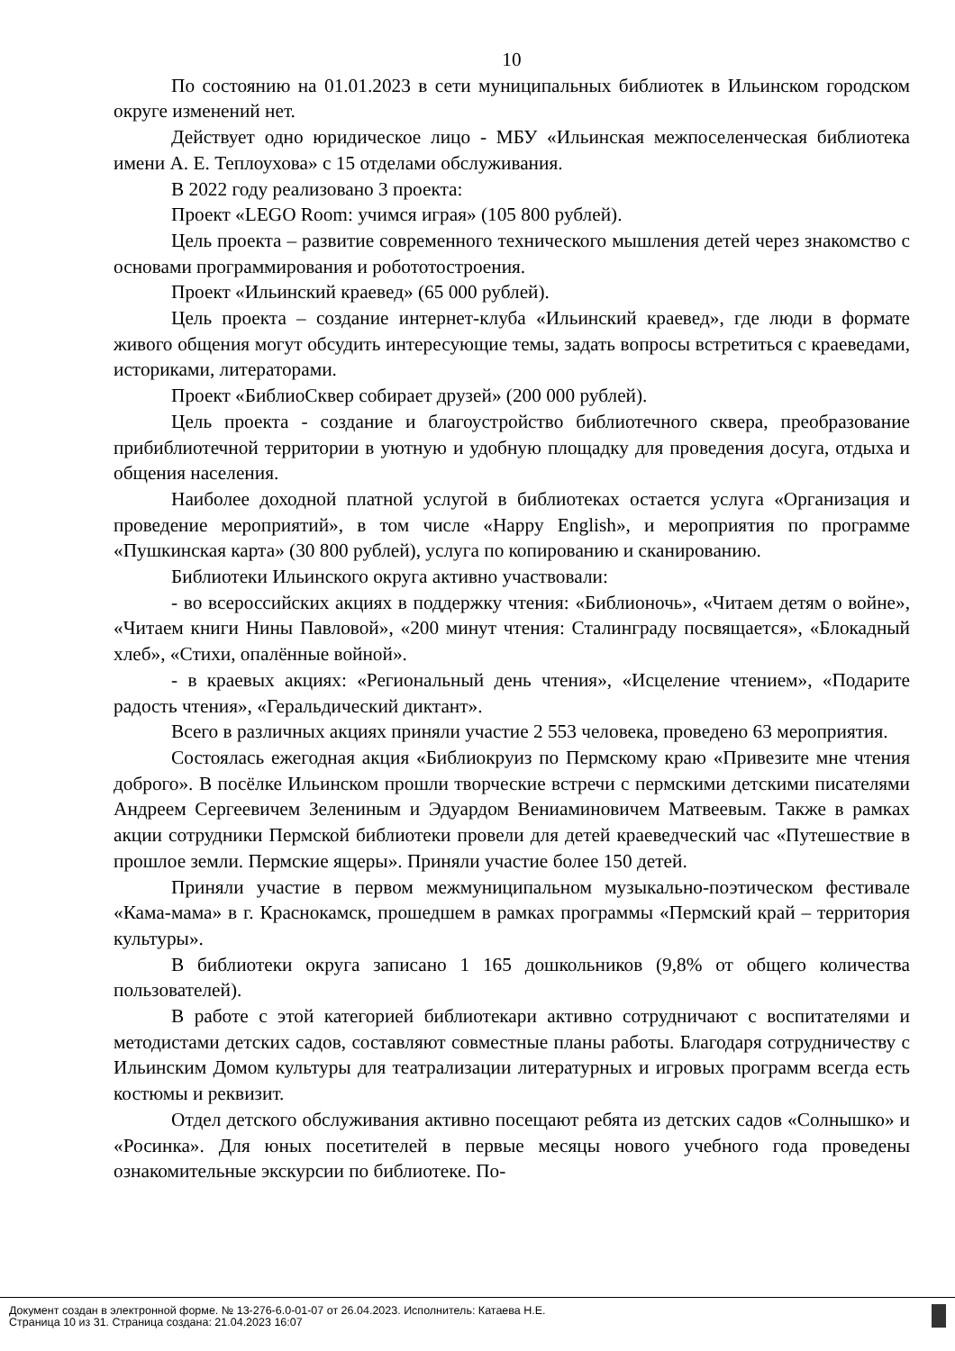10
По состоянию на 01.01.2023 в сети муниципальных библиотек в Ильинском городском округе изменений нет.
Действует одно юридическое лицо - МБУ «Ильинская межпоселенческая библиотека имени А. Е. Теплоухова» с 15 отделами обслуживания.
В 2022 году реализовано 3 проекта:
Проект «LEGO Room: учимся играя» (105 800 рублей).
Цель проекта – развитие современного технического мышления детей через знакомство с основами программирования и робототостроения.
Проект «Ильинский краевед» (65 000 рублей).
Цель проекта – создание интернет-клуба «Ильинский краевед», где люди в формате живого общения могут обсудить интересующие темы, задать вопросы встретиться с краеведами, историками, литераторами.
Проект «БиблиоСквер собирает друзей» (200 000 рублей).
Цель проекта - создание и благоустройство библиотечного сквера, преобразование прибиблиотечной территории в уютную и удобную площадку для проведения досуга, отдыха и общения населения.
Наиболее доходной платной услугой в библиотеках остается услуга «Организация и проведение мероприятий», в том числе «Happy English», и мероприятия по программе «Пушкинская карта» (30 800 рублей), услуга по копированию и сканированию.
Библиотеки Ильинского округа активно участвовали:
- во всероссийских акциях в поддержку чтения: «Библионочь», «Читаем детям о войне», «Читаем книги Нины Павловой», «200 минут чтения: Сталинграду посвящается», «Блокадный хлеб», «Стихи, опалённые войной».
- в краевых акциях: «Региональный день чтения», «Исцеление чтением», «Подарите радость чтения», «Геральдический диктант».
Всего в различных акциях приняли участие 2 553 человека, проведено 63 мероприятия.
Состоялась ежегодная акция «Библиокруиз по Пермскому краю «Привезите мне чтения доброго». В посёлке Ильинском прошли творческие встречи с пермскими детскими писателями Андреем Сергеевичем Зелениным и Эдуардом Вениаминовичем Матвеевым. Также в рамках акции сотрудники Пермской библиотеки провели для детей краеведческий час «Путешествие в прошлое земли. Пермские ящеры». Приняли участие более 150 детей.
Приняли участие в первом межмуниципальном музыкально-поэтическом фестивале «Кама-мама» в г. Краснокамск, прошедшем в рамках программы «Пермский край – территория культуры».
В библиотеки округа записано 1 165 дошкольников (9,8% от общего количества пользователей).
В работе с этой категорией библиотекари активно сотрудничают с воспитателями и методистами детских садов, составляют совместные планы работы. Благодаря сотрудничеству с Ильинским Домом культуры для театрализации литературных и игровых программ всегда есть костюмы и реквизит.
Отдел детского обслуживания активно посещают ребята из детских садов «Солнышко» и «Росинка». Для юных посетителей в первые месяцы нового учебного года проведены ознакомительные экскурсии по библиотеке. По-
Документ создан в электронной форме. № 13-276-6.0-01-07 от 26.04.2023. Исполнитель: Катаева Н.Е.
Страница 10 из 31. Страница создана: 21.04.2023 16:07